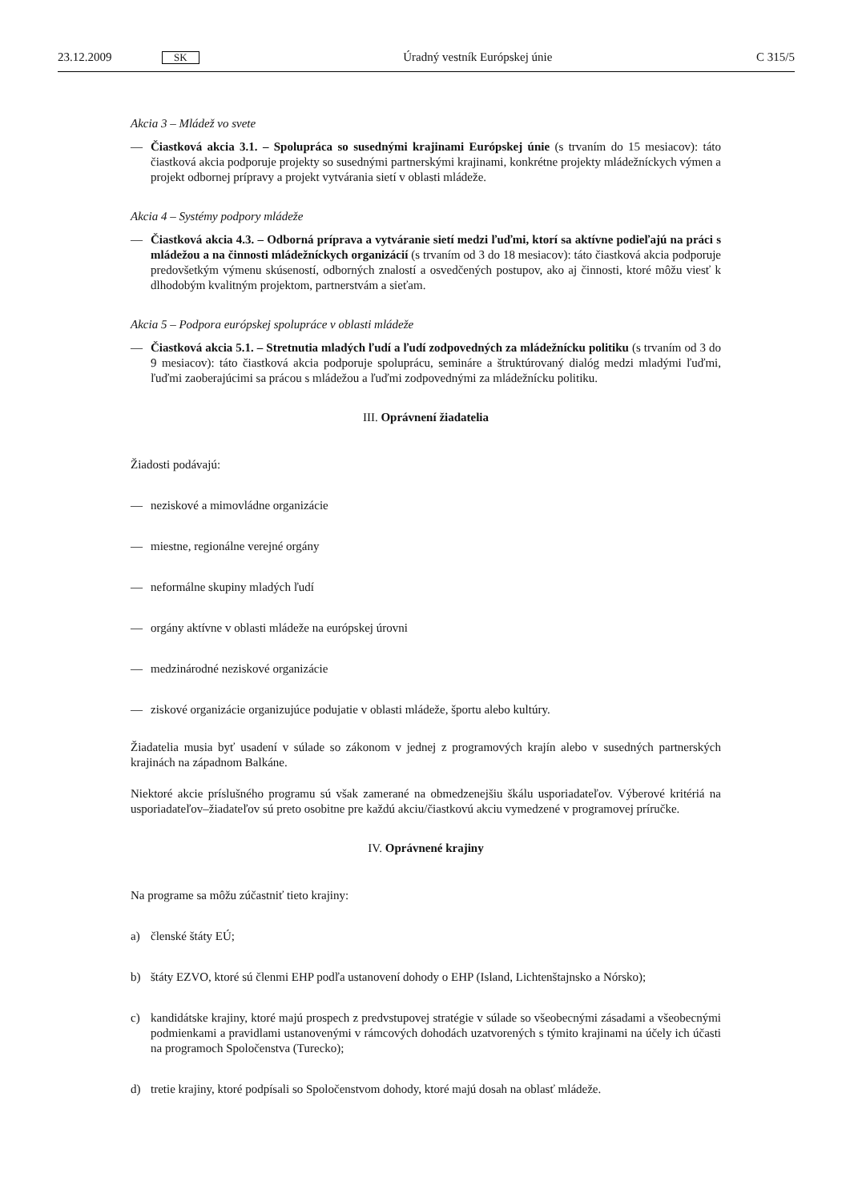23.12.2009 SK Úradný vestník Európskej únie C 315/5
Akcia 3 – Mládež vo svete
— Čiastková akcia 3.1. – Spolupráca so susednými krajinami Európskej únie (s trvaním do 15 mesiacov): táto čiastková akcia podporuje projekty so susednými partnerskými krajinami, konkrétne projekty mládežníckych výmen a projekt odbornej prípravy a projekt vytvárania sietí v oblasti mládeže.
Akcia 4 – Systémy podpory mládeže
— Čiastková akcia 4.3. – Odborná príprava a vytváranie sietí medzi ľuďmi, ktorí sa aktívne podieľajú na práci s mládežou a na činnosti mládežníckych organizácií (s trvaním od 3 do 18 mesiacov): táto čiastková akcia podporuje predovšetkým výmenu skúseností, odborných znalostí a osvedčených postupov, ako aj činnosti, ktoré môžu viesť k dlhodobým kvalitným projektom, partnerstvám a sieťam.
Akcia 5 – Podpora európskej spolupráce v oblasti mládeže
— Čiastková akcia 5.1. – Stretnutia mladých ľudí a ľudí zodpovedných za mládežnícku politiku (s trvaním od 3 do 9 mesiacov): táto čiastková akcia podporuje spoluprácu, semináre a štruktúrovaný dialóg medzi mladými ľuďmi, ľuďmi zaoberajúcimi sa prácou s mládežou a ľuďmi zodpovednými za mládežnícku politiku.
III. Oprávnení žiadatelia
Žiadosti podávajú:
— neziskové a mimovládne organizácie
— miestne, regionálne verejné orgány
— neformálne skupiny mladých ľudí
— orgány aktívne v oblasti mládeže na európskej úrovni
— medzinárodné neziskové organizácie
— ziskové organizácie organizujúce podujatie v oblasti mládeže, športu alebo kultúry.
Žiadatelia musia byť usadení v súlade so zákonom v jednej z programových krajín alebo v susedných partnerských krajinách na západnom Balkáne.
Niektoré akcie príslušného programu sú však zamerané na obmedzenejšiu škálu usporiadateľov. Výberové kritériá na usporiadateľov–žiadateľov sú preto osobitne pre každú akciu/čiastkovú akciu vymedzené v programovej príručke.
IV. Oprávnené krajiny
Na programe sa môžu zúčastniť tieto krajiny:
a) členské štáty EÚ;
b) štáty EZVO, ktoré sú členmi EHP podľa ustanovení dohody o EHP (Island, Lichtenštajnsko a Nórsko);
c) kandidátske krajiny, ktoré majú prospech z predvstupovej stratégie v súlade so všeobecnými zásadami a všeobecnými podmienkami a pravidlami ustanovenými v rámcových dohodách uzatvorených s týmito krajinami na účely ich účasti na programoch Spoločenstva (Turecko);
d) tretie krajiny, ktoré podpísali so Spoločenstvom dohody, ktoré majú dosah na oblasť mládeže.